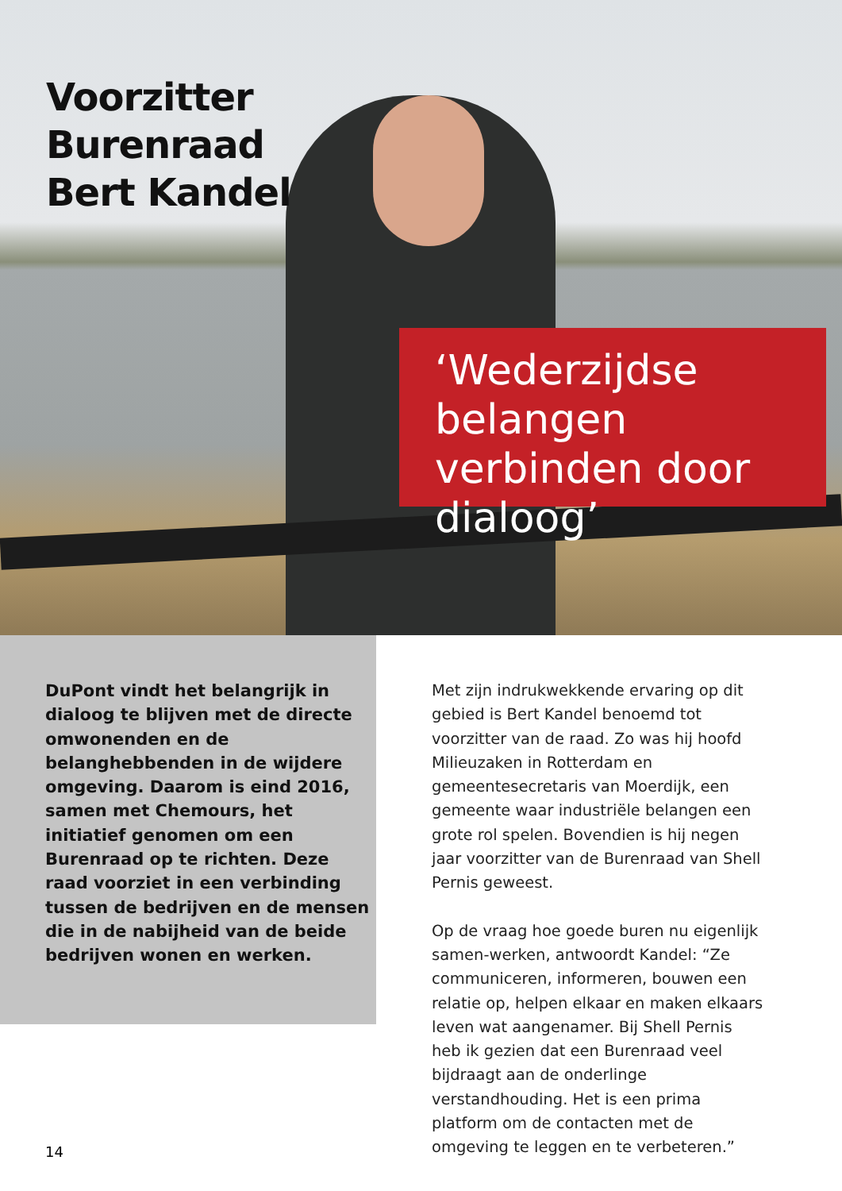Voorzitter
Burenraad
Bert Kandel
‘Wederzijdse belangen verbinden door dialoog’
DuPont vindt het belangrijk in dialoog te blijven met de directe omwonenden en de belanghebbenden in de wijdere omgeving. Daarom is eind 2016, samen met Chemours, het initiatief genomen om een Burenraad op te richten. Deze raad voorziet in een verbinding tussen de bedrijven en de mensen die in de nabijheid van de beide bedrijven wonen en werken.
Met zijn indrukwekkende ervaring op dit gebied is Bert Kandel benoemd tot voorzitter van de raad. Zo was hij hoofd Milieuzaken in Rotterdam en gemeentesecretaris van Moerdijk, een gemeente waar industriële belangen een grote rol spelen. Bovendien is hij negen jaar voorzitter van de Burenraad van Shell Pernis geweest.
Op de vraag hoe goede buren nu eigenlijk samen-werken, antwoordt Kandel: “Ze communiceren, informeren, bouwen een relatie op, helpen elkaar en maken elkaars leven wat aangenamer. Bij Shell Pernis heb ik gezien dat een Burenraad veel bijdraagt aan de onderlinge verstandhouding. Het is een prima platform om de contacten met de omgeving te leggen en te verbeteren.”
14